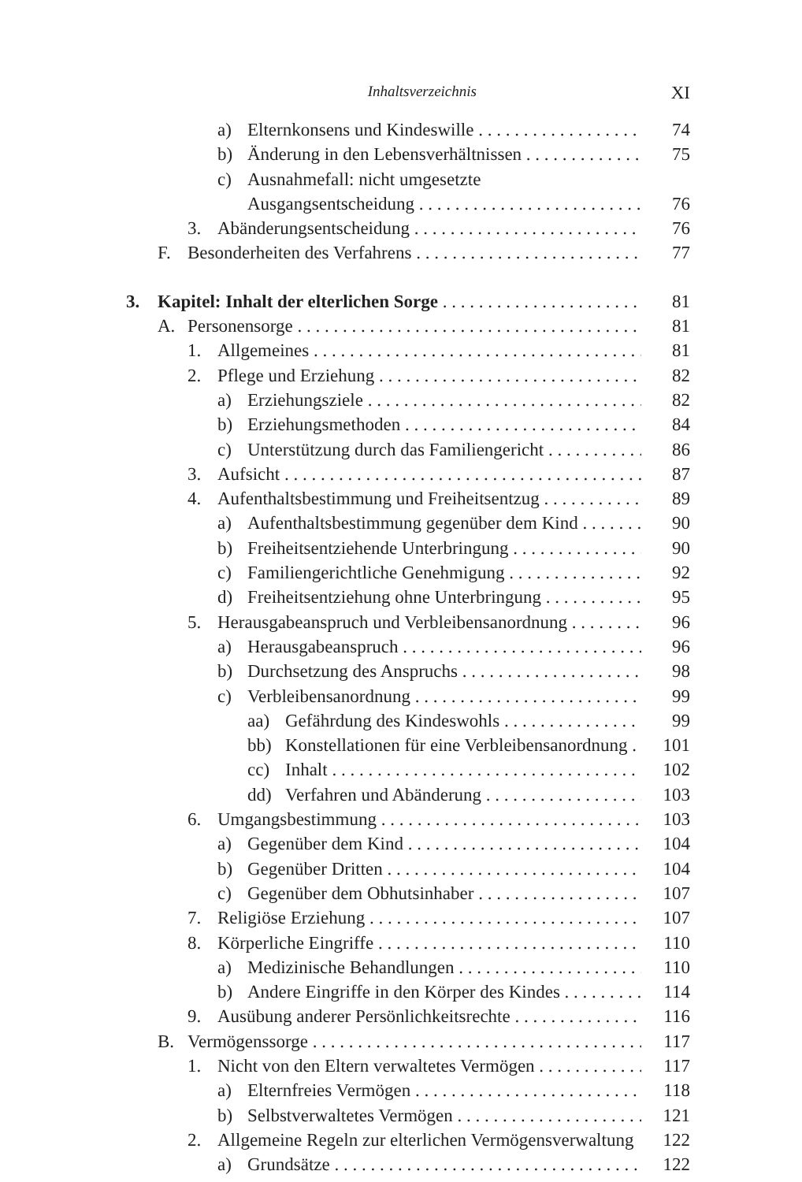Inhaltsverzeichnis XI
a) Elternkonsens und Kindeswille 74
b) Änderung in den Lebensverhältnissen 75
c) Ausnahmefall: nicht umgesetzte
Ausgangsentscheidung 76
3. Abänderungsentscheidung 76
F. Besonderheiten des Verfahrens 77
3. Kapitel: Inhalt der elterlichen Sorge 81
A. Personensorge 81
1. Allgemeines 81
2. Pflege und Erziehung 82
a) Erziehungsziele 82
b) Erziehungsmethoden 84
c) Unterstützung durch das Familiengericht 86
3. Aufsicht 87
4. Aufenthaltsbestimmung und Freiheitsentzug 89
a) Aufenthaltsbestimmung gegenüber dem Kind 90
b) Freiheitsentziehende Unterbringung 90
c) Familiengerichtliche Genehmigung 92
d) Freiheitsentziehung ohne Unterbringung 95
5. Herausgabeanspruch und Verbleibensanordnung 96
a) Herausgabeanspruch 96
b) Durchsetzung des Anspruchs 98
c) Verbleibensanordnung 99
aa) Gefährdung des Kindeswohls 99
bb) Konstellationen für eine Verbleibensanordnung 101
cc) Inhalt 102
dd) Verfahren und Abänderung 103
6. Umgangsbestimmung 103
a) Gegenüber dem Kind 104
b) Gegenüber Dritten 104
c) Gegenüber dem Obhutsinhaber 107
7. Religiöse Erziehung 107
8. Körperliche Eingriffe 110
a) Medizinische Behandlungen 110
b) Andere Eingriffe in den Körper des Kindes 114
9. Ausübung anderer Persönlichkeitsrechte 116
B. Vermögenssorge 117
1. Nicht von den Eltern verwaltetes Vermögen 117
a) Elternfreies Vermögen 118
b) Selbstverwaltetes Vermögen 121
2. Allgemeine Regeln zur elterlichen Vermögensverwaltung 122
a) Grundsätze 122